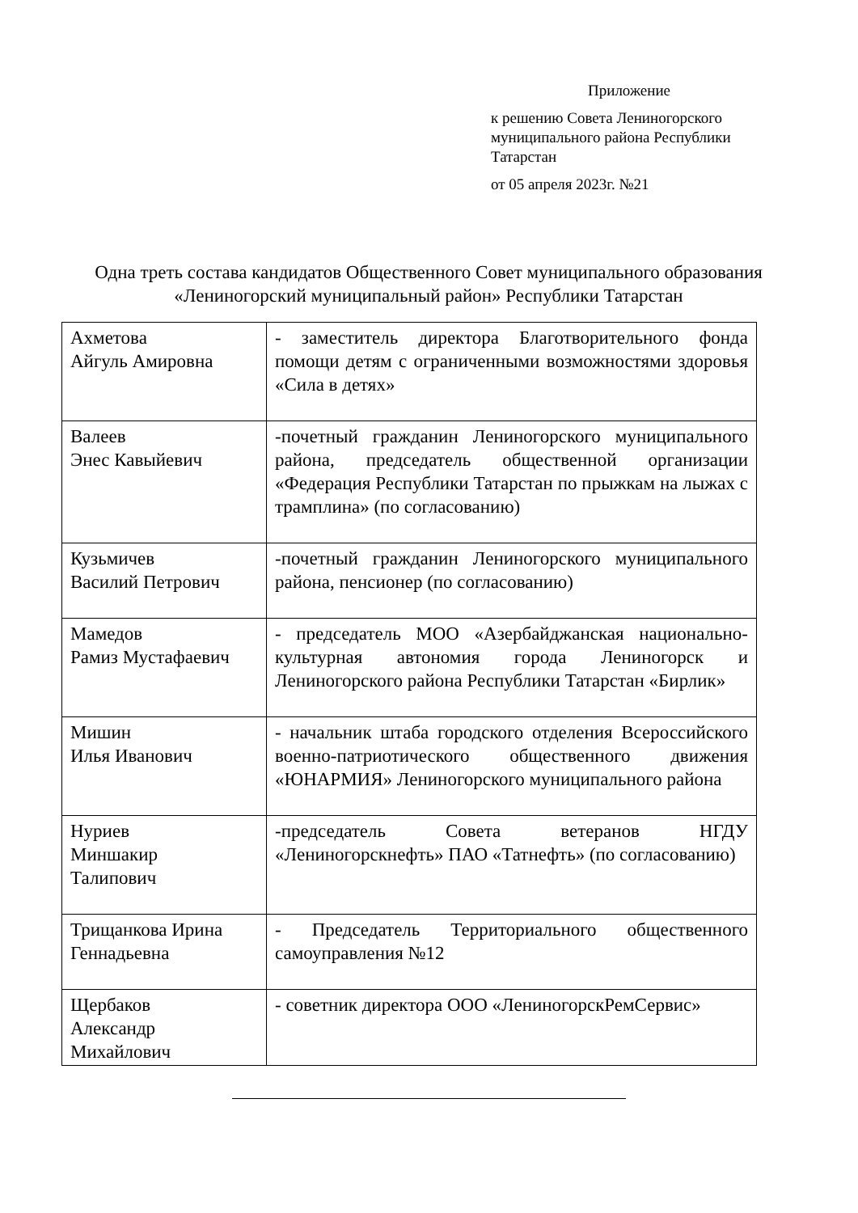Приложение
к решению Совета Лениногорского муниципального района Республики Татарстан
от 05 апреля 2023г. №21
Одна треть состава кандидатов Общественного Совет муниципального образования «Лениногорский муниципальный район» Республики Татарстан
| Ахметова Айгуль Амировна | - заместитель директора Благотворительного фонда помощи детям с ограниченными возможностями здоровья «Сила в детях» |
| Валеев Энес Кавыйевич | -почетный гражданин Лениногорского муниципального района, председатель общественной организации «Федерация Республики Татарстан по прыжкам на лыжах с трамплина» (по согласованию) |
| Кузьмичев Василий Петрович | -почетный гражданин Лениногорского муниципального района, пенсионер (по согласованию) |
| Мамедов Рамиз Мустафаевич | - председатель МОО «Азербайджанская национально-культурная автономия города Лениногорск и Лениногорского района Республики Татарстан «Бирлик» |
| Мишин Илья Иванович | - начальник штаба городского отделения Всероссийского военно-патриотического общественного движения «ЮНАРМИЯ» Лениногорского муниципального района |
| Нуриев Миншакир Талипович | -председатель Совета ветеранов НГДУ «Лениногорскнефть» ПАО «Татнефть» (по согласованию) |
| Трищанкова Ирина Геннадьевна | - Председатель Территориального общественного самоуправления №12 |
| Щербаков Александр Михайлович | - советник директора ООО «ЛениногорскРемСервис» |